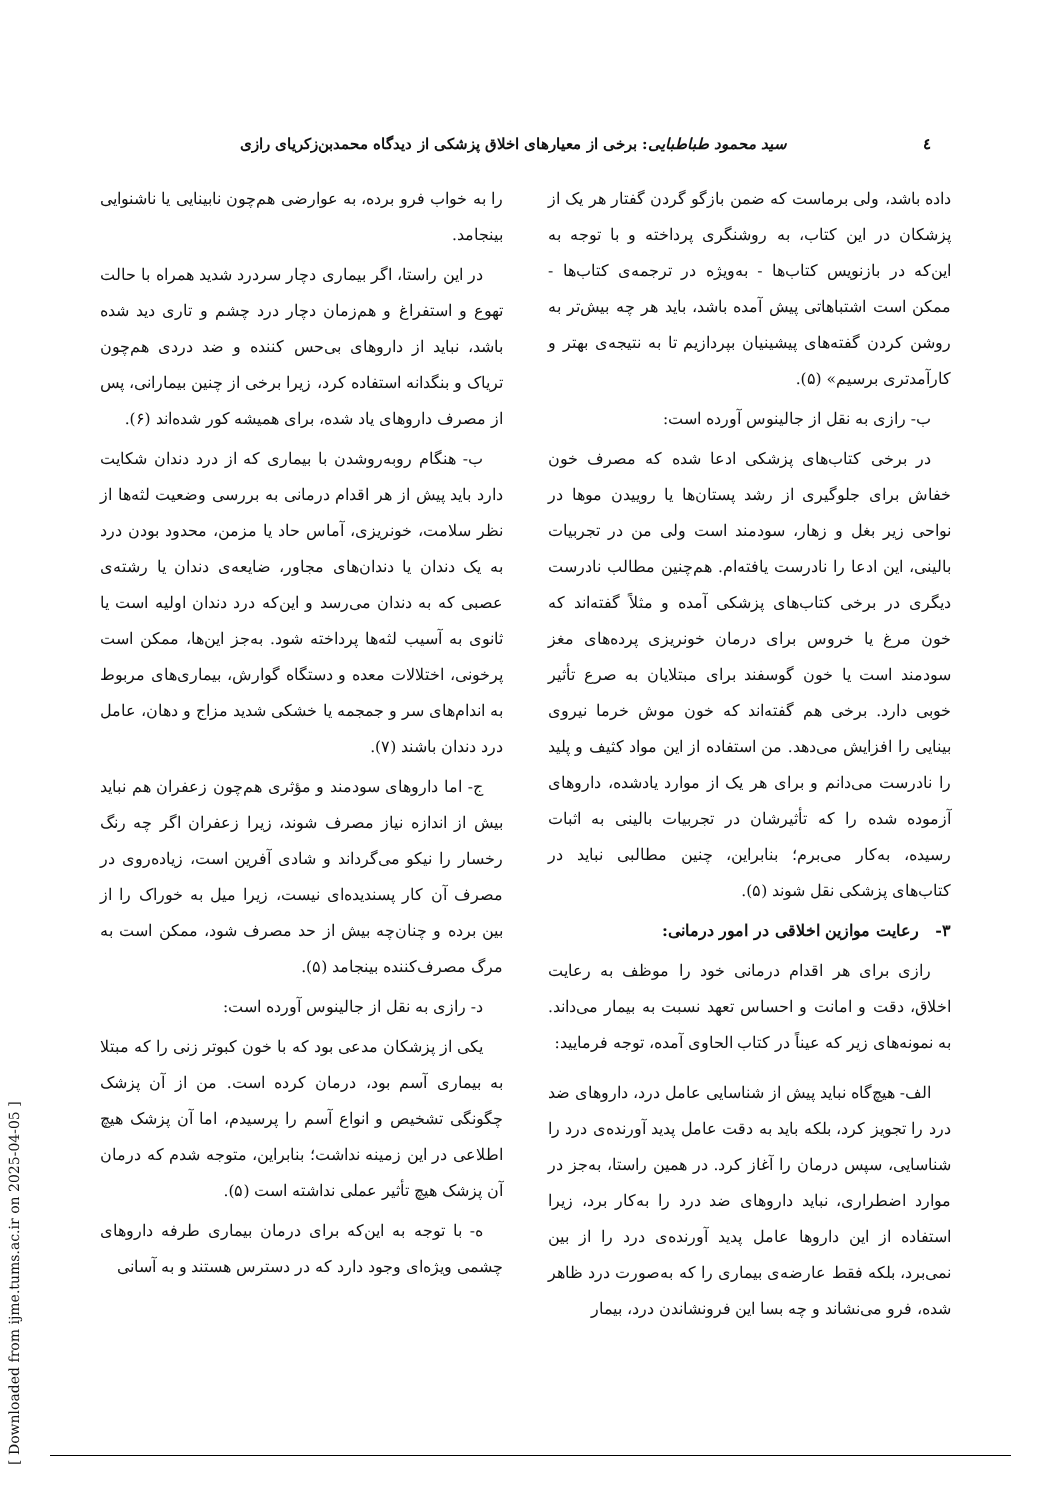٤ سید محمود طباطبایی: برخی از معیارهای اخلاق پزشکی از دیدگاه محمدبن‌زکریای رازی
داده باشد، ولی برماست که ضمن بازگو گردن گفتار هر یک از پزشکان در این کتاب، به روشنگری پرداخته و با توجه به این‌که در بازنویس کتاب‌ها - به‌ویژه در ترجمه‌ی کتاب‌ها - ممکن است اشتباهاتی پیش آمده باشد، باید هر چه بیش‌تر به روشن کردن گفته‌های پیشینیان بپردازیم تا به نتیجه‌ی بهتر و کارآمدتری برسیم» (۵).
ب- رازی به نقل از جالینوس آورده است:
در برخی کتاب‌های پزشکی ادعا شده که مصرف خون خفاش برای جلوگیری از رشد پستان‌ها یا روییدن موها در نواحی زیر بغل و زهار، سودمند است ولی من در تجربیات بالینی، این ادعا را نادرست یافته‌ام. هم‌چنین مطالب نادرست دیگری در برخی کتاب‌های پزشکی آمده و مثلاً گفته‌اند که خون مرغ یا خروس برای درمان خونریزی پرده‌های مغز سودمند است یا خون گوسفند برای مبتلایان به صرع تأثیر خوبی دارد. برخی هم گفته‌اند که خون موش خرما نیروی بینایی را افزایش می‌دهد. من استفاده از این مواد کثیف و پلید را نادرست می‌دانم و برای هر یک از موارد یادشده، داروهای آزموده شده را که تأثیرشان در تجربیات بالینی به اثبات رسیده، به‌کار می‌برم؛ بنابراین، چنین مطالبی نباید در کتاب‌های پزشکی نقل شوند (۵).
۳- رعایت موازین اخلاقی در امور درمانی:
رازی برای هر اقدام درمانی خود را موظف به رعایت اخلاق، دقت و امانت و احساس تعهد نسبت به بیمار می‌داند. به نمونه‌های زیر که عیناً در کتاب الحاوی آمده، توجه فرمایید:
الف- هیچ‌گاه نباید پیش از شناسایی عامل درد، داروهای ضد درد را تجویز کرد، بلکه باید به دقت عامل پدید آورنده‌ی درد را شناسایی، سپس درمان را آغاز کرد. در همین راستا، به‌جز در موارد اضطراری، نباید داروهای ضد درد را به‌کار برد، زیرا استفاده از این داروها عامل پدید آورنده‌ی درد را از بین نمی‌برد، بلکه فقط عارضه‌ی بیماری را که به‌صورت درد ظاهر شده، فرو می‌نشاند و چه بسا این فرونشاندن درد، بیمار
را به خواب فرو برده، به عوارضی هم‌چون نابینایی یا ناشنوایی بینجامد.
در این راستا، اگر بیماری دچار سردرد شدید همراه با حالت تهوع و استفراغ و هم‌زمان دچار درد چشم و تاری دید شده باشد، نباید از داروهای بی‌حس کننده و ضد دردی هم‌چون تریاک و بنگدانه استفاده کرد، زیرا برخی از چنین بیمارانی، پس از مصرف داروهای یاد شده، برای همیشه کور شده‌اند (۶).
ب- هنگام روبه‌روشدن با بیماری که از درد دندان شکایت دارد باید پیش از هر اقدام درمانی به بررسی وضعیت لثه‌ها از نظر سلامت، خونریزی، آماس حاد یا مزمن، محدود بودن درد به یک دندان یا دندان‌های مجاور، ضایعه‌ی دندان یا رشته‌ی عصبی که به دندان می‌رسد و این‌که درد دندان اولیه است یا ثانوی به آسیب لثه‌ها پرداخته شود. به‌جز این‌ها، ممکن است پرخونی، اختلالات معده و دستگاه گوارش، بیماری‌های مربوط به اندام‌های سر و جمجمه یا خشکی شدید مزاج و دهان، عامل درد دندان باشند (۷).
ج- اما داروهای سودمند و مؤثری هم‌چون زعفران هم نباید بیش از اندازه نیاز مصرف شوند، زیرا زعفران اگر چه رنگ رخسار را نیکو می‌گرداند و شادی آفرین است، زیاده‌روی در مصرف آن کار پسندیده‌ای نیست، زیرا میل به خوراک را از بین برده و چنان‌چه بیش از حد مصرف شود، ممکن است به مرگ مصرف‌کننده بینجامد (۵).
د- رازی به نقل از جالینوس آورده است:
یکی از پزشکان مدعی بود که با خون کبوتر زنی را که مبتلا به بیماری آسم بود، درمان کرده است. من از آن پزشک چگونگی تشخیص و انواع آسم را پرسیدم، اما آن پزشک هیچ اطلاعی در این زمینه نداشت؛ بنابراین، متوجه شدم که درمان آن پزشک هیچ تأثیر عملی نداشته است (۵).
ه- با توجه به این‌که برای درمان بیماری طرفه داروهای چشمی ویژه‌ای وجود دارد که در دسترس هستند و به آسانی
[ Downloaded from ijme.tums.ac.ir on 2025-04-05 ]